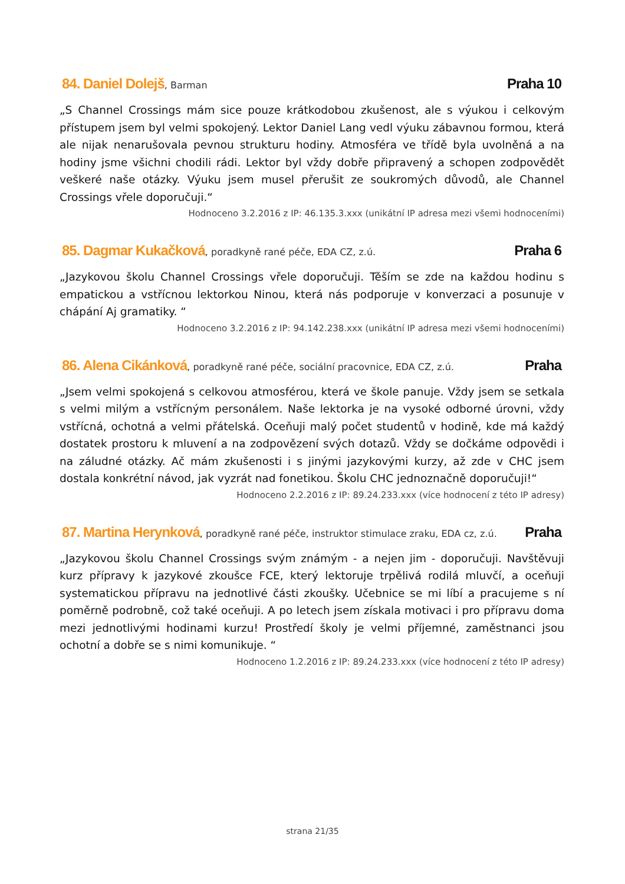84. Daniel Dolejš, Barman
Praha 10
„S Channel Crossings mám sice pouze krátkodobou zkušenost, ale s výukou i celkovým přístupem jsem byl velmi spokojený. Lektor Daniel Lang vedl výuku zábavnou formou, která ale nijak nenarušovala pevnou strukturu hodiny. Atmosféra ve třídě byla uvolněná a na hodiny jsme všichni chodili rádi. Lektor byl vždy dobře připravený a schopen zodpovědět veškeré naše otázky. Výuku jsem musel přerušit ze soukromých důvodů, ale Channel Crossings vřele doporučuji.“
Hodnoceno 3.2.2016 z IP: 46.135.3.xxx (unikátní IP adresa mezi všemi hodnoceními)
85. Dagmar Kukačková, poradkyně rané péče, EDA CZ, z.ú.
Praha 6
„Jazykovou školu Channel Crossings vřele doporučuji. Těším se zde na každou hodinu s empatickou a vstřícnou lektorkou Ninou, která nás podporuje v konverzaci a posunuje v chápání Aj gramatiky. “
Hodnoceno 3.2.2016 z IP: 94.142.238.xxx (unikátní IP adresa mezi všemi hodnoceními)
86. Alena Cikánková, poradkyně rané péče, sociální pracovnice, EDA CZ, z.ú.
Praha
„Jsem velmi spokojená s celkovou atmosférou, která ve škole panuje. Vždy jsem se setkala s velmi milým a vstřícným personálem. Naše lektorka je na vysoké odborné úrovni, vždy vstřícná, ochotná a velmi přátelská. Oceňuji malý počet studentů v hodině, kde má každý dostatek prostoru k mluvení a na zodpovězení svých dotazů. Vždy se dočkáme odpovědi i na záludné otázky. Ač mám zkušenosti i s jinými jazykovými kurzy, až zde v CHC jsem dostala konkrétní návod, jak vyzrát nad fonetikou. Školu CHC jednoznačně doporučuji!“
Hodnoceno 2.2.2016 z IP: 89.24.233.xxx (více hodnocení z této IP adresy)
87. Martina Herynková, poradkyně rané péče, instruktor stimulace zraku, EDA cz, z.ú.
Praha
„Jazykovou školu Channel Crossings svým známým - a nejen jim - doporučuji. Navštěvuji kurz přípravy k jazykové zkoušce FCE, který lektoruje trpělivá rodilá mluvčí, a oceňuji systematickou přípravu na jednotlivé části zkoušky. Učebnice se mi líbí a pracujeme s ní poměrně podrobně, což také oceňuji. A po letech jsem získala motivaci i pro přípravu doma mezi jednotlivými hodinami kurzu! Prostředí školy je velmi příjemné, zaměstnanci jsou ochotní a dobře se s nimi komunikuje. “
Hodnoceno 1.2.2016 z IP: 89.24.233.xxx (více hodnocení z této IP adresy)
strana 21/35